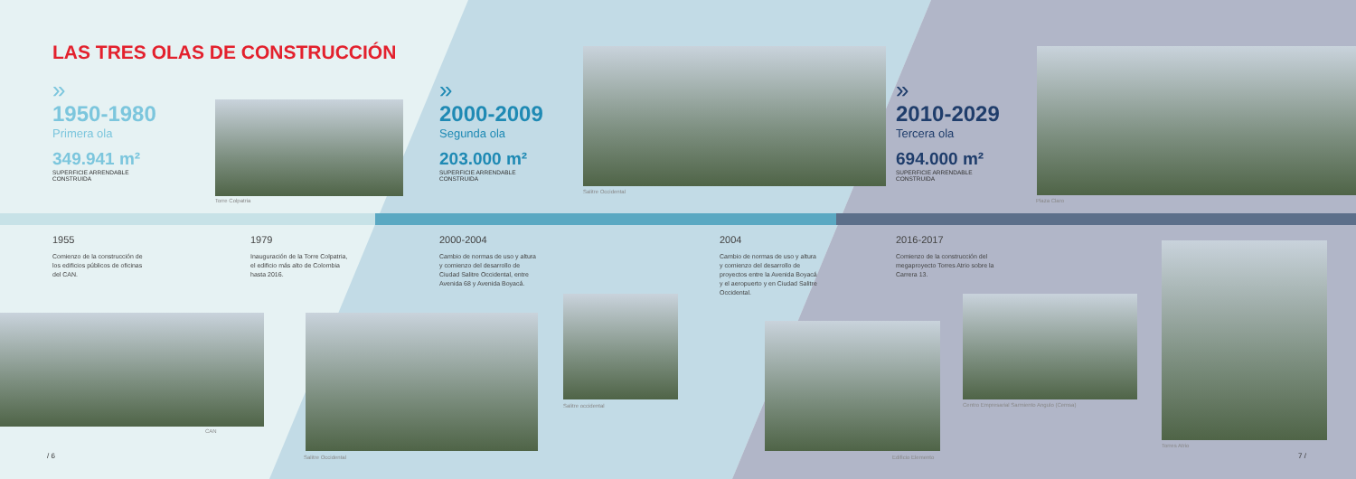LAS TRES OLAS DE CONSTRUCCIÓN
»
1950-1980
Primera ola
349.941 m²
SUPERFICIE ARRENDABLE
CONSTRUIDA
»
2000-2009
Segunda ola
203.000 m²
SUPERFICIE ARRENDABLE
CONSTRUIDA
»
2010-2029
Tercera ola
694.000 m²
SUPERFICIE ARRENDABLE
CONSTRUIDA
Torre Colpatria
Salitre Occidental
Plaza Claro
1955
Comienzo de la construcción de los edificios públicos de oficinas del CAN.
1979
Inauguración de la Torre Colpatria, el edificio más alto de Colombia hasta 2016.
2000-2004
Cambio de normas de uso y altura y comienzo del desarrollo de Ciudad Salitre Occidental, entre Avenida 68 y Avenida Boyacá.
2004
Cambio de normas de uso y altura y comienzo del desarrollo de proyectos entre la Avenida Boyacá y el aeropuerto y en Ciudad Salitre Occidental.
2016-2017
Comienzo de la construcción del megaproyecto Torres Atrio sobre la Carrera 13.
CAN
Salitre Occidental
Salitre occidental
Edificio Elemento
Centro Empresarial Sarmiento Angulo (Cemsa)
Torres Atrio
/ 6 7 /